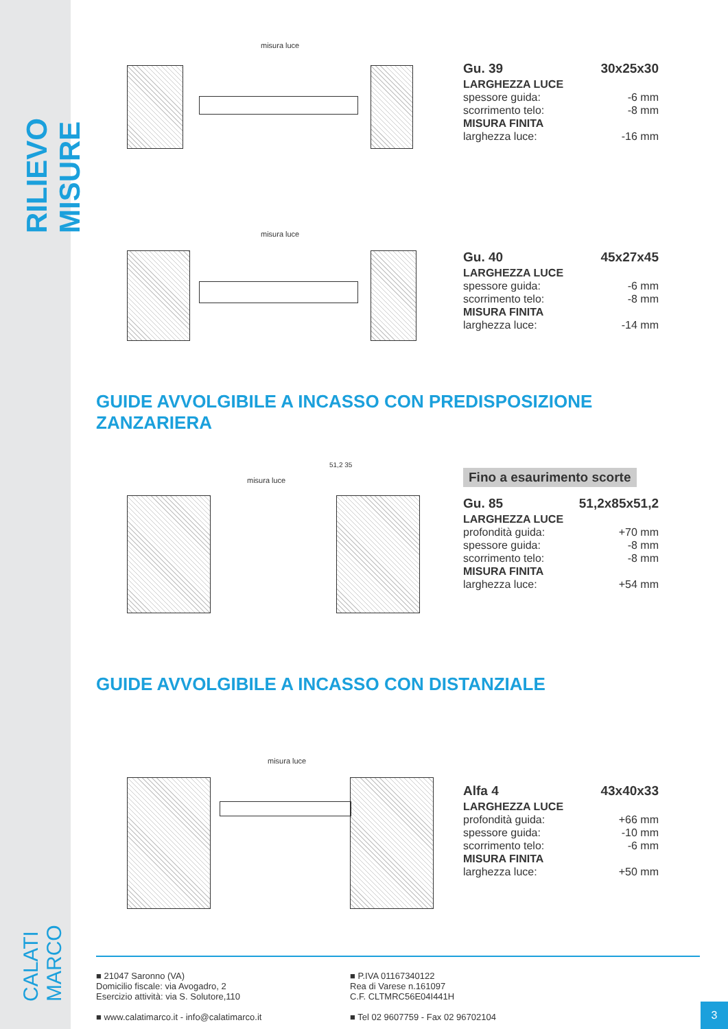RILIEVO MISURE
CALATI MARCO
misura luce
| Gu. 39 | 30x25x30 |
| LARGHEZZA LUCE | |
| spessore guida: | -6 mm |
| scorrimento telo: | -8 mm |
| MISURA FINITA | |
| larghezza luce: | -16 mm |
misura luce
| Gu. 40 | 45x27x45 |
| LARGHEZZA LUCE | |
| spessore guida: | -6 mm |
| scorrimento telo: | -8 mm |
| MISURA FINITA | |
| larghezza luce: | -14 mm |
GUIDE AVVOLGIBILE A INCASSO CON PREDISPOSIZIONE ZANZARIERA
misura luce
51,2 35
Fino a esaurimento scorte
| Gu. 85 | 51,2x85x51,2 |
| LARGHEZZA LUCE | |
| profondità guida: | +70 mm |
| spessore guida: | -8 mm |
| scorrimento telo: | -8 mm |
| MISURA FINITA | |
| larghezza luce: | +54 mm |
GUIDE AVVOLGIBILE A INCASSO CON DISTANZIALE
misura luce
| Alfa 4 | 43x40x33 |
| LARGHEZZA LUCE | |
| profondità guida: | +66 mm |
| spessore guida: | -10 mm |
| scorrimento telo: | -6 mm |
| MISURA FINITA | |
| larghezza luce: | +50 mm |
■ 21047 Saronno (VA)
Domicilio fiscale: via Avogadro, 2
Esercizio attività: via S. Solutore,110
■ www.calatimarco.it - info@calatimarco.it
■ P.IVA 01167340122
Rea di Varese n.161097
C.F. CLTMRC56E04I441H
■ Tel 02 9607759 - Fax 02 96702104
3